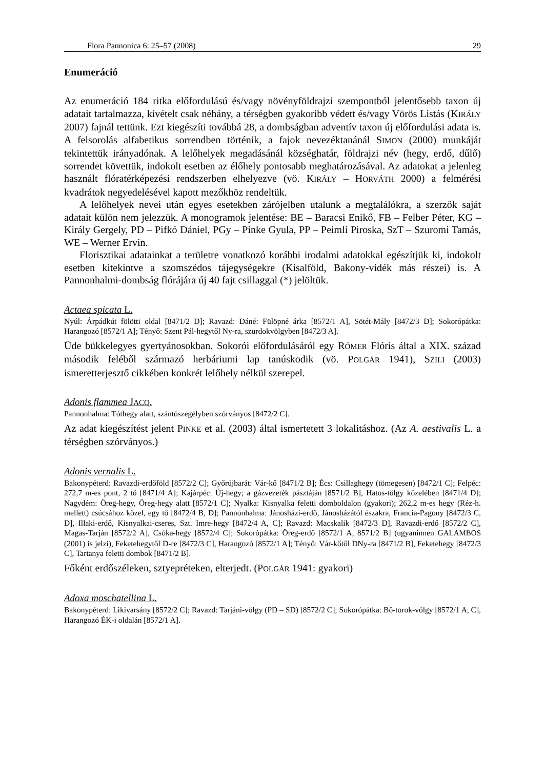Flora Pannonica 6: 25–57 (2008) 29
Enumeráció
Az enumeráció 184 ritka előfordulású és/vagy növényföldrajzi szempontból jelentősebb taxon új adatait tartalmazza, kivételt csak néhány, a térségben gyakoribb védett és/vagy Vörös Listás (KIRÁLY 2007) fajnál tettünk. Ezt kiegészíti továbbá 28, a dombságban adventív taxon új előfordulási adata is. A felsorolás alfabetikus sorrendben történik, a fajok nevezéktanánál SIMON (2000) munkáját tekintettük irányadónak. A lelőhelyek megadásánál községhatár, földrajzi név (hegy, erdő, dűlő) sorrendet követtük, indokolt esetben az élőhely pontosabb meghatározásával. Az adatokat a jelenleg használt flóratérképezési rendszerben elhelyezve (vö. KIRÁLY – HORVÁTH 2000) a felmérési kvadrátok negyedelésével kapott mezőkhöz rendeltük.
A lelőhelyek nevei után egyes esetekben zárójelben utalunk a megtalálókra, a szerzők saját adatait külön nem jelezzük. A monogramok jelentése: BE – Baracsi Enikő, FB – Felber Péter, KG – Király Gergely, PD – Pifkó Dániel, PGy – Pinke Gyula, PP – Peimli Piroska, SzT – Szuromi Tamás, WE – Werner Ervin.
Florisztikai adatainkat a területre vonatkozó korábbi irodalmi adatokkal egészítjük ki, indokolt esetben kitekintve a szomszédos tájegységekre (Kisalföld, Bakony-vidék más részei) is. A Pannonhalmi-dombság flórájára új 40 fajt csillaggal (*) jelöltük.
Actaea spicata L.
Nyúl: Árpádkút fölötti oldal [8471/2 D]; Ravazd: Dáné: Fülöpné árka [8572/1 A], Sötét-Mály [8472/3 D]; Sokorópátka: Harangozó [8572/1 A]; Tényő: Szent Pál-hegytől Ny-ra, szurdokvölgyben [8472/3 A].
Üde bükkelegyes gyertyánosokban. Sokorói előfordulásáról egy RÓMER Flóris által a XIX. század második feléből származó herbáriumi lap tanúskodik (vö. POLGÁR 1941), SZILI (2003) ismeretterjesztő cikkében konkrét lelőhely nélkül szerepel.
Adonis flammea JACQ.
Pannonhalma: Tóthegy alatt, szántószegélyben szórványos [8472/2 C].
Az adat kiegészítést jelent PINKE et al. (2003) által ismertetett 3 lokalitáshoz. (Az A. aestivalis L. a térségben szórványos.)
Adonis vernalis L.
Bakonypéterd: Ravazdi-erdőföld [8572/2 C]; Győrújbarát: Vár-kő [8471/2 B]; Écs: Csillaghegy (tömegesen) [8472/1 C]; Felpéc: 272,7 m-es pont, 2 tő [8471/4 A]; Kajárpéc: Új-hegy; a gázvezeték pásztáján [8571/2 B], Hatos-tölgy közelében [8471/4 D]; Nagydém: Öreg-hegy, Öreg-hegy alatt [8572/1 C]; Nyalka: Kisnyalka feletti domboldalon (gyakori); 262,2 m-es hegy (Réz-h. mellett) csúcsához közel, egy tő [8472/4 B, D]; Pannonhalma: Jánosházi-erdő, Jánosházától északra, Francia-Pagony [8472/3 C, D], Illaki-erdő, Kisnyalkai-cseres, Szt. Imre-hegy [8472/4 A, C]; Ravazd: Macskalik [8472/3 D], Ravazdi-erdő [8572/2 C], Magas-Tarján [8572/2 A], Csóka-hegy [8572/4 C]; Sokorópátka: Öreg-erdő [8572/1 A, 8571/2 B] (ugyaninnen GALAMBOS (2001) is jelzi), Feketehegytől D-re [8472/3 C], Harangozó [8572/1 A]; Tényő: Vár-kőtől DNy-ra [8471/2 B], Feketehegy [8472/3 C], Tartanya feletti dombok [8471/2 B].
Főként erdőszéleken, sztyepréteken, elterjedt. (POLGÁR 1941: gyakori)
Adoxa moschatellina L.
Bakonypéterd: Likivarsány [8572/2 C]; Ravazd: Tarjáni-völgy (PD – SD) [8572/2 C]; Sokorópátka: Bő-torok-völgy [8572/1 A, C], Harangozó ÉK-i oldalán [8572/1 A].